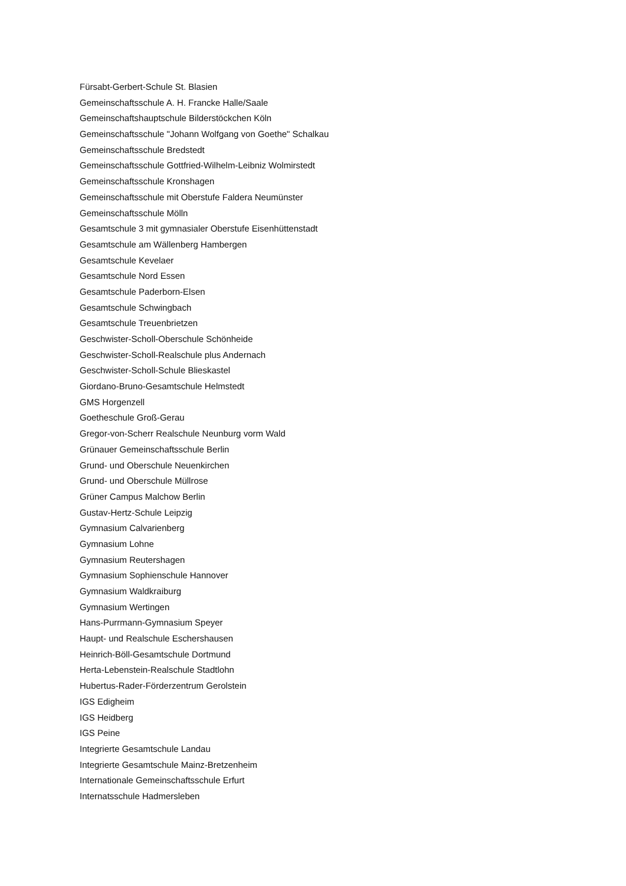Fürsabt-Gerbert-Schule St. Blasien
Gemeinschaftsschule A. H. Francke Halle/Saale
Gemeinschaftshauptschule Bilderstöckchen Köln
Gemeinschaftsschule "Johann Wolfgang von Goethe" Schalkau
Gemeinschaftsschule Bredstedt
Gemeinschaftsschule Gottfried-Wilhelm-Leibniz Wolmirstedt
Gemeinschaftsschule Kronshagen
Gemeinschaftsschule mit Oberstufe Faldera Neumünster
Gemeinschaftsschule Mölln
Gesamtschule 3 mit gymnasialer Oberstufe Eisenhüttenstadt
Gesamtschule am Wällenberg Hambergen
Gesamtschule Kevelaer
Gesamtschule Nord Essen
Gesamtschule Paderborn-Elsen
Gesamtschule Schwingbach
Gesamtschule Treuenbrietzen
Geschwister-Scholl-Oberschule Schönheide
Geschwister-Scholl-Realschule plus Andernach
Geschwister-Scholl-Schule Blieskastel
Giordano-Bruno-Gesamtschule Helmstedt
GMS Horgenzell
Goetheschule Groß-Gerau
Gregor-von-Scherr Realschule Neunburg vorm Wald
Grünauer Gemeinschaftsschule Berlin
Grund- und Oberschule Neuenkirchen
Grund- und Oberschule Müllrose
Grüner Campus Malchow Berlin
Gustav-Hertz-Schule Leipzig
Gymnasium Calvarienberg
Gymnasium Lohne
Gymnasium Reutershagen
Gymnasium Sophienschule Hannover
Gymnasium Waldkraiburg
Gymnasium Wertingen
Hans-Purrmann-Gymnasium Speyer
Haupt- und Realschule Eschershausen
Heinrich-Böll-Gesamtschule Dortmund
Herta-Lebenstein-Realschule Stadtlohn
Hubertus-Rader-Förderzentrum Gerolstein
IGS Edigheim
IGS Heidberg
IGS Peine
Integrierte Gesamtschule Landau
Integrierte Gesamtschule Mainz-Bretzenheim
Internationale Gemeinschaftsschule Erfurt
Internatsschule Hadmersleben